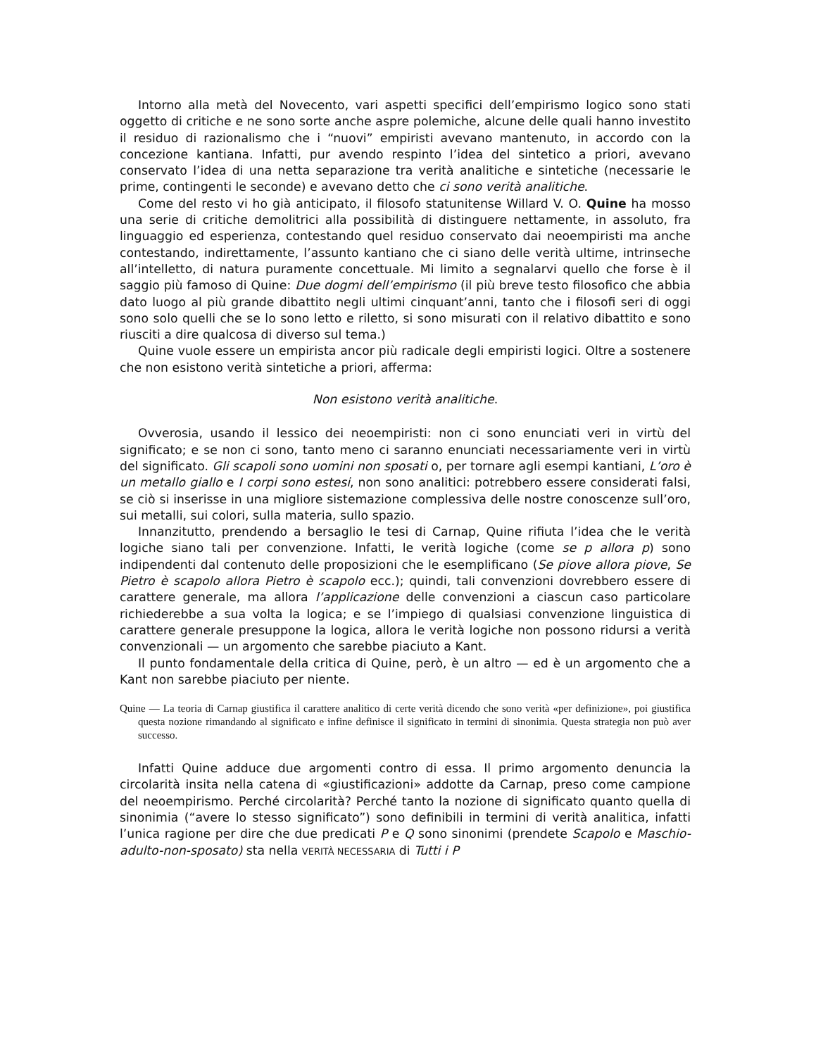Intorno alla metà del Novecento, vari aspetti specifici dell’empirismo logico sono stati oggetto di critiche e ne sono sorte anche aspre polemiche, alcune delle quali hanno investito il residuo di razionalismo che i “nuovi” empiristi avevano mantenuto, in accordo con la concezione kantiana. Infatti, pur avendo respinto l’idea del sintetico a priori, avevano conservato l’idea di una netta separazione tra verità analitiche e sintetiche (necessarie le prime, contingenti le seconde) e avevano detto che ci sono verità analitiche.
Come del resto vi ho già anticipato, il filosofo statunitense Willard V. O. Quine ha mosso una serie di critiche demolitrici alla possibilità di distinguere nettamente, in assoluto, fra linguaggio ed esperienza, contestando quel residuo conservato dai neoempiristi ma anche contestando, indirettamente, l’assunto kantiano che ci siano delle verità ultime, intrinseche all’intelletto, di natura puramente concettuale. Mi limito a segnalarvi quello che forse è il saggio più famoso di Quine: Due dogmi dell’empirismo (il più breve testo filosofico che abbia dato luogo al più grande dibattito negli ultimi cinquant’anni, tanto che i filosofi seri di oggi sono solo quelli che se lo sono letto e riletto, si sono misurati con il relativo dibattito e sono riusciti a dire qualcosa di diverso sul tema.)
Quine vuole essere un empirista ancor più radicale degli empiristi logici. Oltre a sostenere che non esistono verità sintetiche a priori, afferma:
Non esistono verità analitiche.
Ovverosia, usando il lessico dei neoempiristi: non ci sono enunciati veri in virtù del significato; e se non ci sono, tanto meno ci saranno enunciati necessariamente veri in virtù del significato. Gli scapoli sono uomini non sposati o, per tornare agli esempi kantiani, L’oro è un metallo giallo e I corpi sono estesi, non sono analitici: potrebbero essere considerati falsi, se ciò si inserisse in una migliore sistemazione complessiva delle nostre conoscenze sull’oro, sui metalli, sui colori, sulla materia, sullo spazio.
Innanzitutto, prendendo a bersaglio le tesi di Carnap, Quine rifiuta l’idea che le verità logiche siano tali per convenzione. Infatti, le verità logiche (come se p allora p) sono indipendenti dal contenuto delle proposizioni che le esemplificano (Se piove allora piove, Se Pietro è scapolo allora Pietro è scapolo ecc.); quindi, tali convenzioni dovrebbero essere di carattere generale, ma allora l’applicazione delle convenzioni a ciascun caso particolare richiederebbe a sua volta la logica; e se l’impiego di qualsiasi convenzione linguistica di carattere generale presuppone la logica, allora le verità logiche non possono ridursi a verità convenzionali — un argomento che sarebbe piaciuto a Kant.
Il punto fondamentale della critica di Quine, però, è un altro — ed è un argomento che a Kant non sarebbe piaciuto per niente.
Quine — La teoria di Carnap giustifica il carattere analitico di certe verità dicendo che sono verità «per definizione», poi giustifica questa nozione rimandando al significato e infine definisce il significato in termini di sinonimia. Questa strategia non può aver successo.
Infatti Quine adduce due argomenti contro di essa. Il primo argomento denuncia la circolarità insita nella catena di «giustificazioni» addotte da Carnap, preso come campione del neoempirismo. Perché circolarità? Perché tanto la nozione di significato quanto quella di sinonimia (“avere lo stesso significato”) sono definibili in termini di verità analitica, infatti l’unica ragione per dire che due predicati P e Q sono sinonimi (prendete Scapolo e Maschio-adulto-non-sposato) sta nella VERITÀ NECESSARIA di Tutti i P